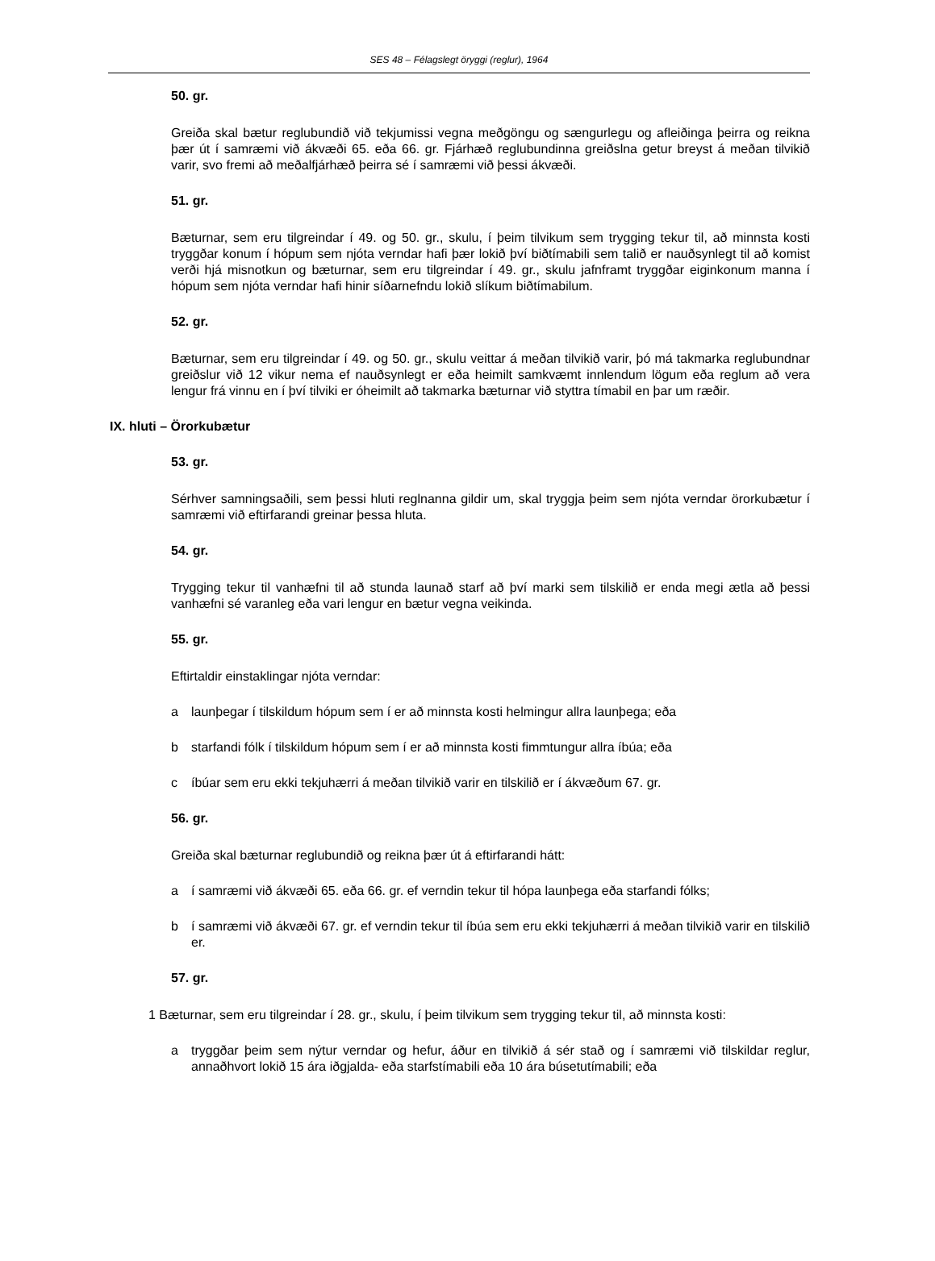SES 48 – Félagslegt öryggi (reglur), 1964
50. gr.
Greiða skal bætur reglubundið við tekjumissi vegna meðgöngu og sængurlegu og afleiðinga þeirra og reikna þær út í samræmi við ákvæði 65. eða 66. gr. Fjárhæð reglubundinna greiðslna getur breyst á meðan tilvikið varir, svo fremi að meðalfjárhæð þeirra sé í samræmi við þessi ákvæði.
51. gr.
Bæturnar, sem eru tilgreindar í 49. og 50. gr., skulu, í þeim tilvikum sem trygging tekur til, að minnsta kosti tryggðar konum í hópum sem njóta verndar hafi þær lokið því biðtímabili sem talið er nauðsynlegt til að komist verði hjá misnotkun og bæturnar, sem eru tilgreindar í 49. gr., skulu jafnframt tryggðar eiginkonum manna í hópum sem njóta verndar hafi hinir síðarnefndu lokið slíkum biðtímabilum.
52. gr.
Bæturnar, sem eru tilgreindar í 49. og 50. gr., skulu veittar á meðan tilvikið varir, þó má takmarka reglubundnar greiðslur við 12 vikur nema ef nauðsynlegt er eða heimilt samkvæmt innlendum lögum eða reglum að vera lengur frá vinnu en í því tilviki er óheimilt að takmarka bæturnar við styttra tímabil en þar um ræðir.
IX. hluti – Örorkubætur
53. gr.
Sérhver samningsaðili, sem þessi hluti reglnanna gildir um, skal tryggja þeim sem njóta verndar örorkubætur í samræmi við eftirfarandi greinar þessa hluta.
54. gr.
Trygging tekur til vanhæfni til að stunda launað starf að því marki sem tilskilið er enda megi ætla að þessi vanhæfni sé varanleg eða vari lengur en bætur vegna veikinda.
55. gr.
Eftirtaldir einstaklingar njóta verndar:
a launþegar í tilskildum hópum sem í er að minnsta kosti helmingur allra launþega; eða
b starfandi fólk í tilskildum hópum sem í er að minnsta kosti fimmtungur allra íbúa; eða
c íbúar sem eru ekki tekjuhærri á meðan tilvikið varir en tilskilið er í ákvæðum 67. gr.
56. gr.
Greiða skal bæturnar reglubundið og reikna þær út á eftirfarandi hátt:
a í samræmi við ákvæði 65. eða 66. gr. ef verndin tekur til hópa launþega eða starfandi fólks;
b í samræmi við ákvæði 67. gr. ef verndin tekur til íbúa sem eru ekki tekjuhærri á meðan tilvikið varir en tilskilið er.
57. gr.
1 Bæturnar, sem eru tilgreindar í 28. gr., skulu, í þeim tilvikum sem trygging tekur til, að minnsta kosti:
a tryggðar þeim sem nýtur verndar og hefur, áður en tilvikið á sér stað og í samræmi við tilskildar reglur, annaðhvort lokið 15 ára iðgjalda- eða starfstímabili eða 10 ára búsetutímabili; eða